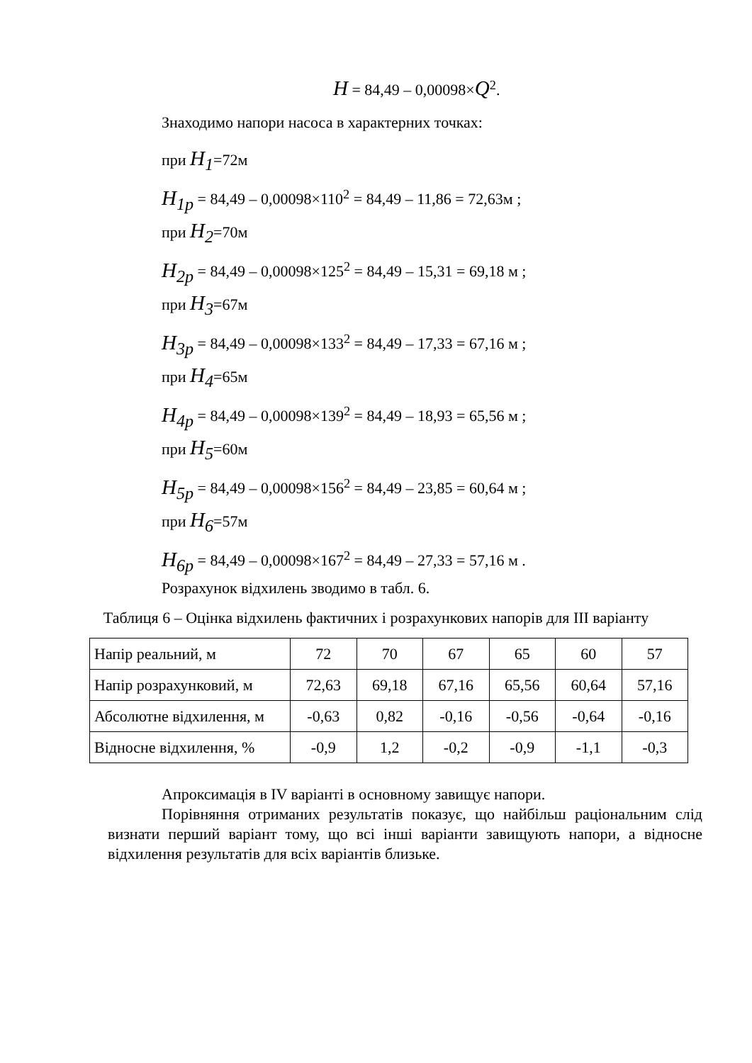H = 84,49 – 0,00098×Q<sup>2</sup>.
Знаходимо напори насоса в характерних точках:
при H<sub>1</sub>=72м
H<sub>1р</sub> = 84,49 – 0,00098×110<sup>2</sup> = 84,49 – 11,86 = 72,63м ;
при H<sub>2</sub>=70м
H<sub>2р</sub> = 84,49 – 0,00098×125<sup>2</sup> = 84,49 – 15,31 = 69,18 м ;
при H<sub>3</sub>=67м
H<sub>3р</sub> = 84,49 – 0,00098×133<sup>2</sup> = 84,49 – 17,33 = 67,16 м ;
при H<sub>4</sub>=65м
H<sub>4р</sub> = 84,49 – 0,00098×139<sup>2</sup> = 84,49 – 18,93 = 65,56 м ;
при H<sub>5</sub>=60м
H<sub>5р</sub> = 84,49 – 0,00098×156<sup>2</sup> = 84,49 – 23,85 = 60,64 м ;
при H<sub>6</sub>=57м
H<sub>6р</sub> = 84,49 – 0,00098×167<sup>2</sup> = 84,49 – 27,33 = 57,16 м .
Розрахунок відхилень зводимо в табл. 6.
Таблиця 6 – Оцінка відхилень фактичних і розрахункових напорів для III варіанту
| Напір реальний, м | 72 | 70 | 67 | 65 | 60 | 57 |
| Напір розрахунковий, м | 72,63 | 69,18 | 67,16 | 65,56 | 60,64 | 57,16 |
| Абсолютне відхилення, м | -0,63 | 0,82 | -0,16 | -0,56 | -0,64 | -0,16 |
| Відносне відхилення, % | -0,9 | 1,2 | -0,2 | -0,9 | -1,1 | -0,3 |
Апроксимація в IV варіанті в основному завищує напори.
Порівняння отриманих результатів показує, що найбільш раціональним слід визнати перший варіант тому, що всі інші варіанти завищують напори, а відносне відхилення результатів для всіх варіантів близьке.